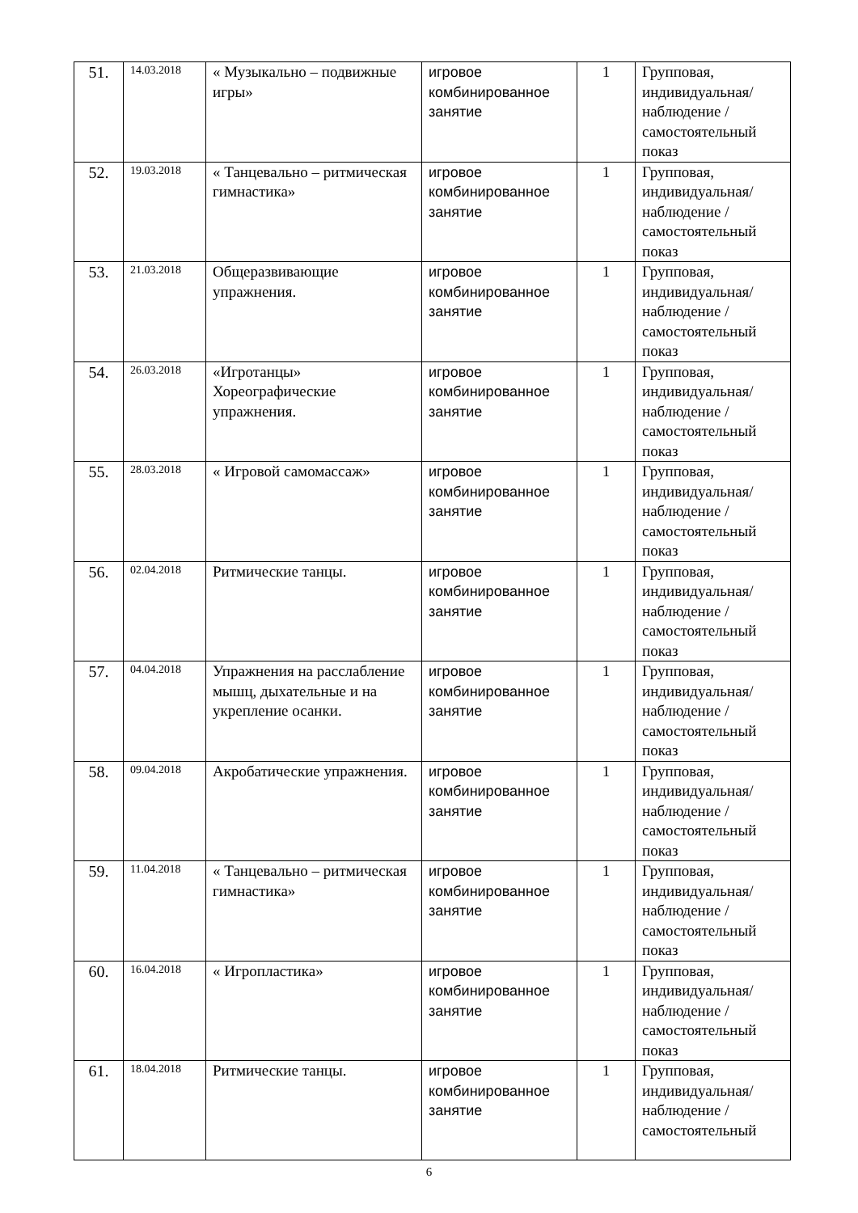| 51. | 14.03.2018 | « Музыкально – подвижные игры» | игровое комбинированное занятие | 1 | Групповая, индивидуальная/ наблюдение /самостоятельный показ |
| 52. | 19.03.2018 | « Танцевально – ритмическая гимнастика» | игровое комбинированное занятие | 1 | Групповая, индивидуальная/ наблюдение /самостоятельный показ |
| 53. | 21.03.2018 | Общеразвивающие упражнения. | игровое комбинированное занятие | 1 | Групповая, индивидуальная/ наблюдение /самостоятельный показ |
| 54. | 26.03.2018 | «Игротанцы» Хореографические упражнения. | игровое комбинированное занятие | 1 | Групповая, индивидуальная/ наблюдение /самостоятельный показ |
| 55. | 28.03.2018 | « Игровой самомассаж» | игровое комбинированное занятие | 1 | Групповая, индивидуальная/ наблюдение /самостоятельный показ |
| 56. | 02.04.2018 | Ритмические танцы. | игровое комбинированное занятие | 1 | Групповая, индивидуальная/ наблюдение /самостоятельный показ |
| 57. | 04.04.2018 | Упражнения на расслабление мышц, дыхательные и на укрепление осанки. | игровое комбинированное занятие | 1 | Групповая, индивидуальная/ наблюдение /самостоятельный показ |
| 58. | 09.04.2018 | Акробатические упражнения. | игровое комбинированное занятие | 1 | Групповая, индивидуальная/ наблюдение /самостоятельный показ |
| 59. | 11.04.2018 | « Танцевально – ритмическая гимнастика» | игровое комбинированное занятие | 1 | Групповая, индивидуальная/ наблюдение /самостоятельный показ |
| 60. | 16.04.2018 | « Игропластика» | игровое комбинированное занятие | 1 | Групповая, индивидуальная/ наблюдение /самостоятельный показ |
| 61. | 18.04.2018 | Ритмические танцы. | игровое комбинированное занятие | 1 | Групповая, индивидуальная/ наблюдение /самостоятельный |
6